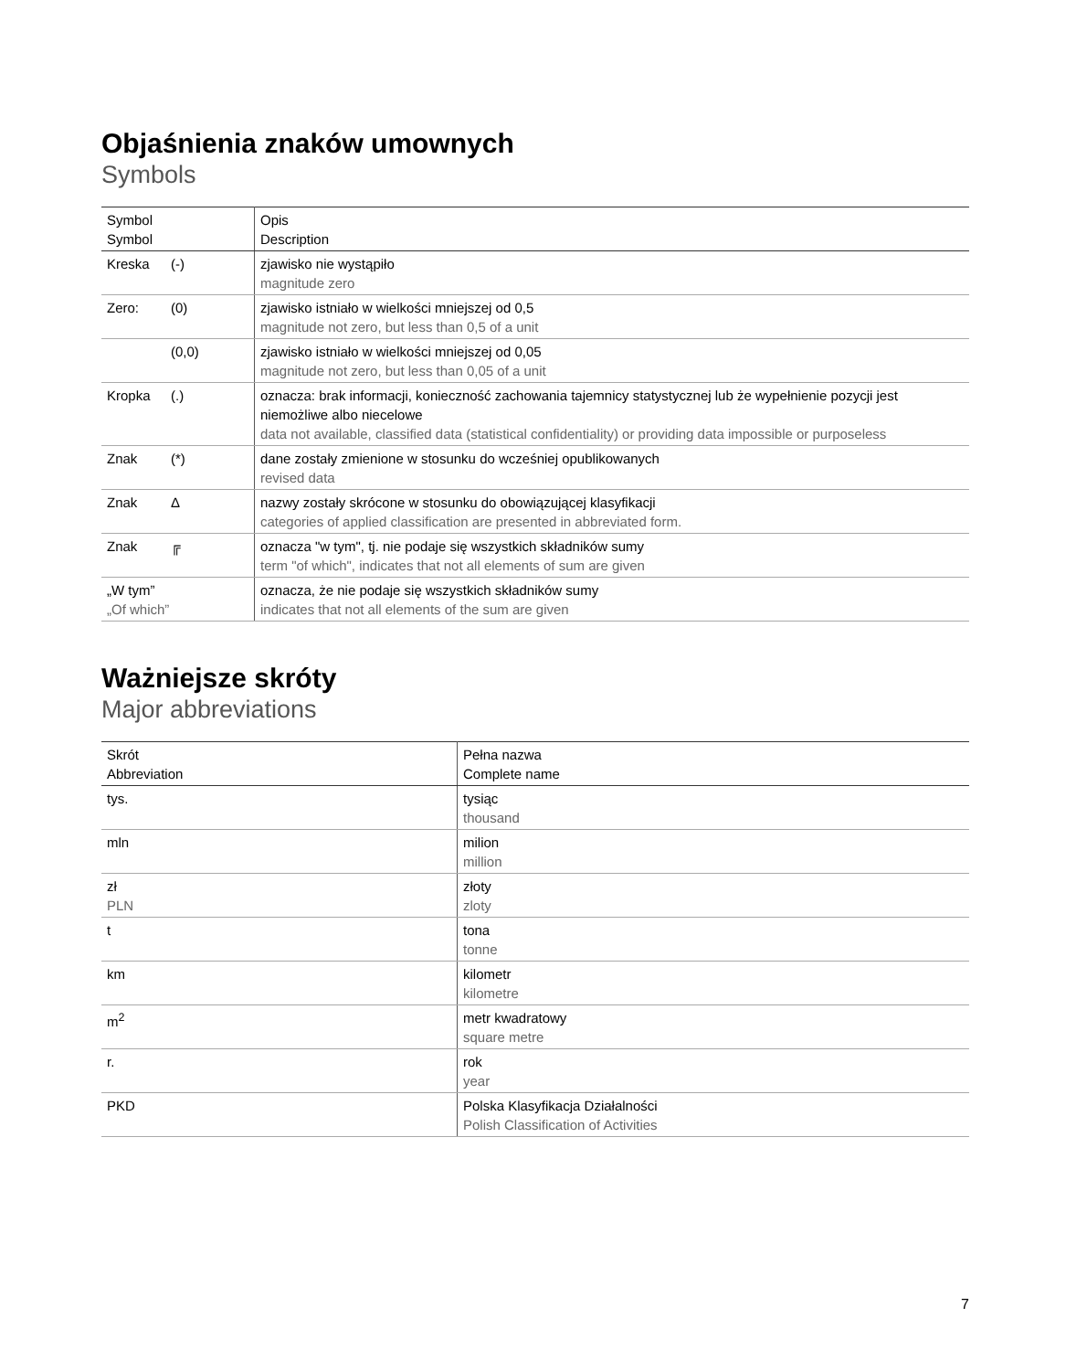Objaśnienia znaków umownych
Symbols
| Symbol Symbol | Opis Description |
| --- | --- |
| Kreska (-) | zjawisko nie wystąpiło magnitude zero |
| Zero: (0) | zjawisko istniało w wielkości mniejszej od 0,5 magnitude not zero, but less than 0,5 of a unit |
| (0,0) | zjawisko istniało w wielkości mniejszej od 0,05 magnitude not zero, but less than 0,05 of a unit |
| Kropka (.) | oznacza: brak informacji, konieczność zachowania tajemnicy statystycznej lub że wypełnienie pozycji jest niemożliwe albo niecelowe data not available, classified data (statistical confidentiality) or providing data impossible or purposeless |
| Znak (*) | dane zostały zmienione w stosunku do wcześniej opublikowanych revised data |
| Znak Δ | nazwy zostały skrócone w stosunku do obowiązującej klasyfikacji categories of applied classification are presented in abbreviated form. |
| Znak ╔ | oznacza "w tym", tj. nie podaje się wszystkich składników sumy term "of which", indicates that not all elements of sum are given |
| „W tym” „Of which” | oznacza, że nie podaje się wszystkich składników sumy indicates that not all elements of the sum are given |
Ważniejsze skróty
Major abbreviations
| Skrót Abbreviation | Pełna nazwa Complete name |
| --- | --- |
| tys. | tysiąc thousand |
| mln | milion million |
| zł PLN | złoty zloty |
| t | tona tonne |
| km | kilometr kilometre |
| m<sup>2</sup> | metr kwadratowy square metre |
| r. | rok year |
| PKD | Polska Klasyfikacja Działalności Polish Classification of Activities |
7